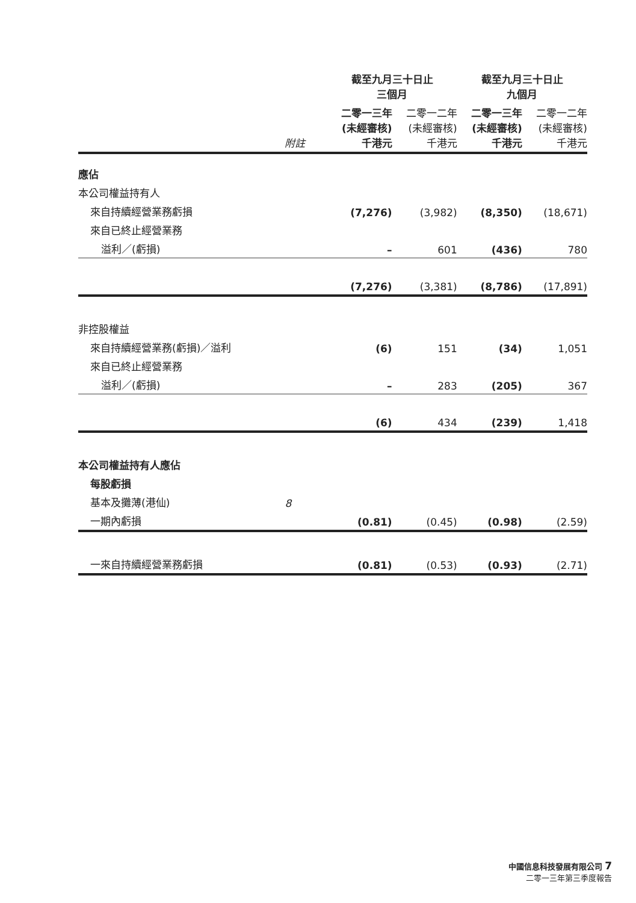| | | 截至九月三十日止 三個月 | | 截至九月三十日止 九個月 | |
| --- | --- | --- | --- | --- | --- |
| | 附註 | 二零一三年 (未經審核) 千港元 | 二零一二年 (未經審核) 千港元 | 二零一三年 (未經審核) 千港元 | 二零一二年 (未經審核) 千港元 |
| 應佔 | | | | | |
| 本公司權益持有人 | | | | | |
| 來自持續經營業務虧損 | | (7,276) | (3,982) | (8,350) | (18,671) |
| 來自已終止經營業務 | | | | | |
| 溢利／(虧損) | | – | 601 | (436) | 780 |
| | | (7,276) | (3,381) | (8,786) | (17,891) |
| 非控股權益 | | | | | |
| 來自持續經營業務(虧損)／溢利 | | (6) | 151 | (34) | 1,051 |
| 來自已終止經營業務 | | | | | |
| 溢利／(虧損) | | – | 283 | (205) | 367 |
| | | (6) | 434 | (239) | 1,418 |
| 本公司權益持有人應佔 | | | | | |
| 每股虧損 | | | | | |
| 基本及攤薄(港仙) | 8 | | | | |
| 一期內虧損 | | (0.81) | (0.45) | (0.98) | (2.59) |
| 一來自持續經營業務虧損 | | (0.81) | (0.53) | (0.93) | (2.71) |
中國信息科技發展有限公司 7
二零一三年第三季度報告